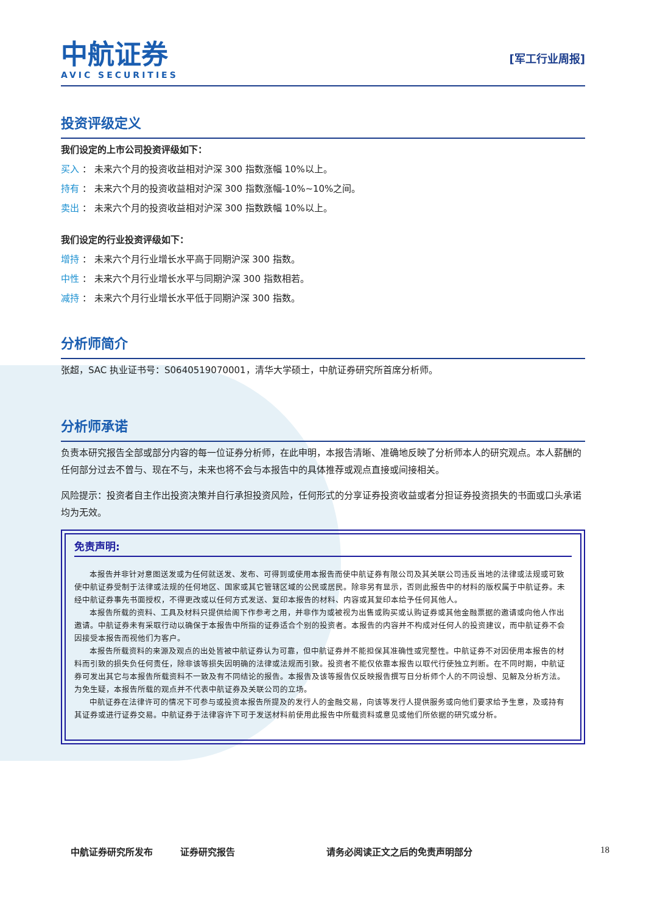中航证券
AVIC SECURITIES
[军工行业周报]
投资评级定义
我们设定的上市公司投资评级如下：
买入 ： 未来六个月的投资收益相对沪深 300 指数涨幅 10%以上。
持有 ： 未来六个月的投资收益相对沪深 300 指数涨幅-10%~10%之间。
卖出 ： 未来六个月的投资收益相对沪深 300 指数跌幅 10%以上。
我们设定的行业投资评级如下：
增持 ： 未来六个月行业增长水平高于同期沪深 300 指数。
中性 ： 未来六个月行业增长水平与同期沪深 300 指数相若。
减持 ： 未来六个月行业增长水平低于同期沪深 300 指数。
分析师简介
张超，SAC 执业证书号：S0640519070001，清华大学硕士，中航证券研究所首席分析师。
分析师承诺
负责本研究报告全部或部分内容的每一位证券分析师，在此申明，本报告清晰、准确地反映了分析师本人的研究观点。本人薪酬的任何部分过去不曾与、现在不与，未来也将不会与本报告中的具体推荐或观点直接或间接相关。
风险提示：投资者自主作出投资决策并自行承担投资风险，任何形式的分享证券投资收益或者分担证券投资损失的书面或口头承诺均为无效。
免责声明:
本报告并非针对意图送发或为任何就送发、发布、可得到或使用本报告而使中航证券有限公司及其关联公司违反当地的法律或法规或可致使中航证券受制于法律或法规的任何地区、国家或其它管辖区域的公民或居民。除非另有显示，否则此报告中的材料的版权属于中航证券。未经中航证券事先书面授权，不得更改或以任何方式发送、复印本报告的材料、内容或其复印本给予任何其他人。
本报告所载的资料、工具及材料只提供给阁下作参考之用，并非作为或被视为出售或购买或认购证券或其他金融票据的邀请或向他人作出邀请。中航证券未有采取行动以确保于本报告中所指的证券适合个别的投资者。本报告的内容并不构成对任何人的投资建议，而中航证券不会因接受本报告而视他们为客户。
本报告所载资料的来源及观点的出处皆被中航证券认为可靠，但中航证券并不能担保其准确性或完整性。中航证券不对因使用本报告的材料而引致的损失负任何责任，除非该等损失因明确的法律或法规而引致。投资者不能仅依靠本报告以取代行使独立判断。在不同时期，中航证券可发出其它与本报告所载资料不一致及有不同结论的报告。本报告及该等报告仅反映报告撰写日分析师个人的不同设想、见解及分析方法。为免生疑，本报告所载的观点并不代表中航证券及关联公司的立场。
中航证券在法律许可的情况下可参与或投资本报告所提及的发行人的金融交易，向该等发行人提供服务或向他们要求给予生意，及或持有其证券或进行证券交易。中航证券于法律容许下可于发送材料前使用此报告中所载资料或意见或他们所依据的研究或分析。
中航证券研究所发布 证券研究报告 请务必阅读正文之后的免责声明部分 18